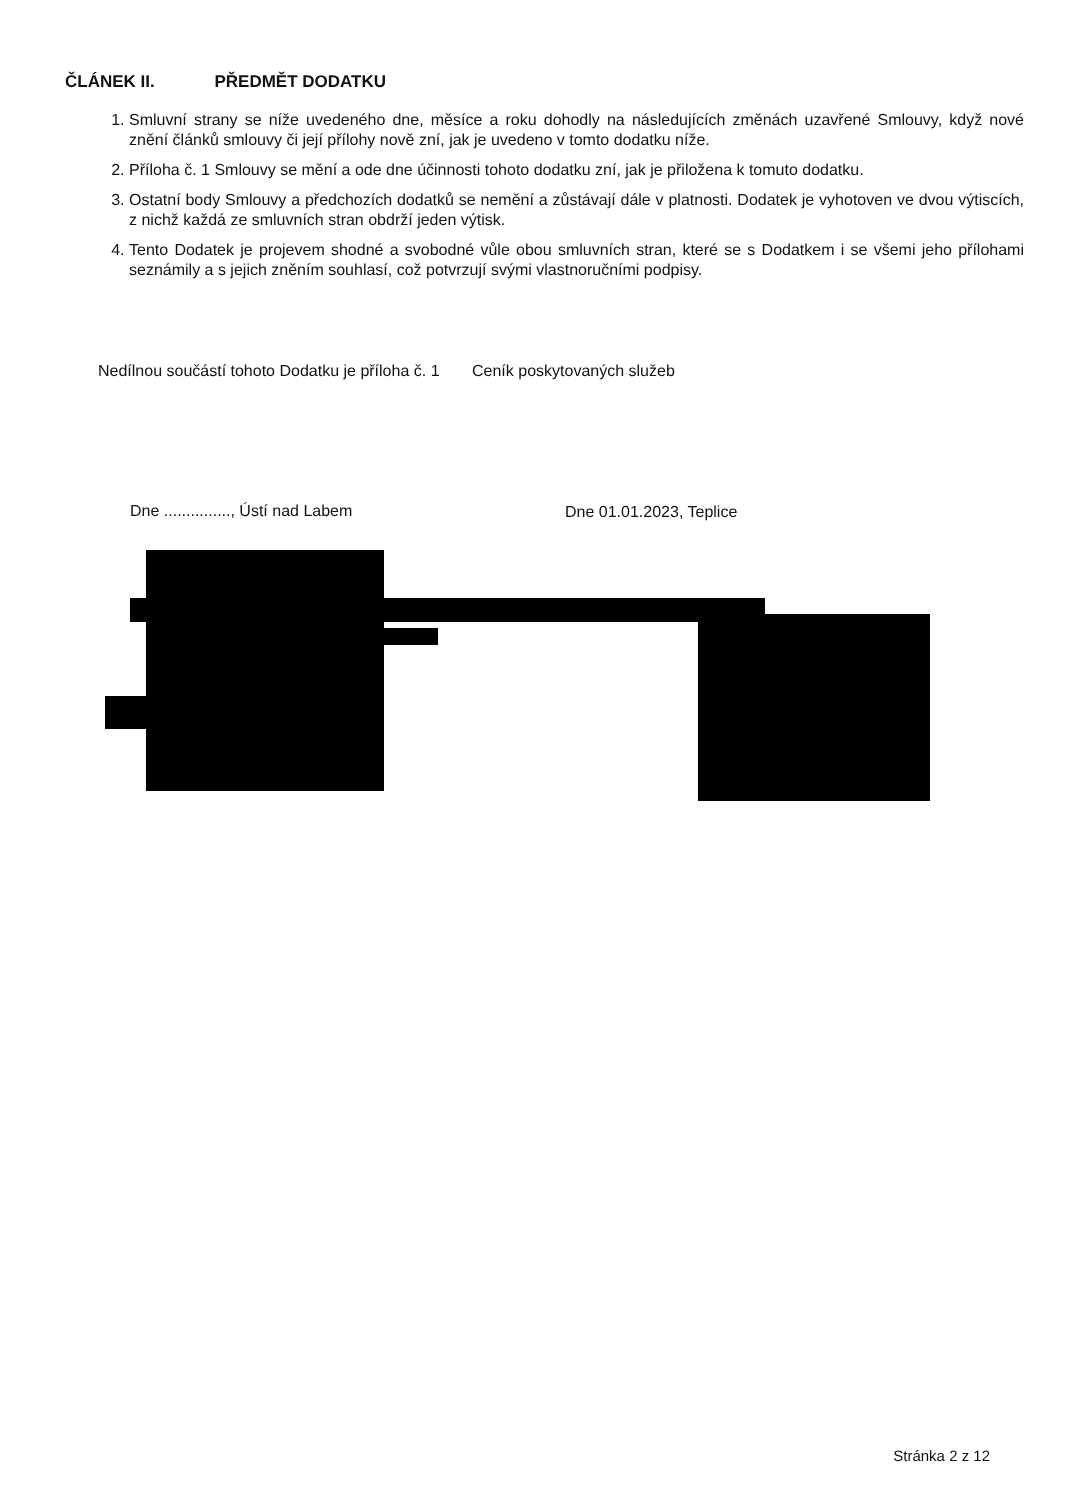ČLÁNEK II. PŘEDMĚT DODATKU
1. Smluvní strany se níže uvedeného dne, měsíce a roku dohodly na následujících změnách uzavřené Smlouvy, když nové znění článků smlouvy či její přílohy nově zní, jak je uvedeno v tomto dodatku níže.
2. Příloha č. 1 Smlouvy se mění a ode dne účinnosti tohoto dodatku zní, jak je přiložena k tomuto dodatku.
3. Ostatní body Smlouvy a předchozích dodatků se nemění a zůstávají dále v platnosti. Dodatek je vyhotoven ve dvou výtiscích, z nichž každá ze smluvních stran obdrží jeden výtisk.
4. Tento Dodatek je projevem shodné a svobodné vůle obou smluvních stran, které se s Dodatkem i se všemi jeho přílohami seznámily a s jejich zněním souhlasí, což potvrzují svými vlastnoručními podpisy.
Nedílnou součástí tohoto Dodatku je příloha č. 1 Ceník poskytovaných služeb
Dne ..............., Ústí nad Labem
Dne 01.01.2023, Teplice
Stránka 2 z 12